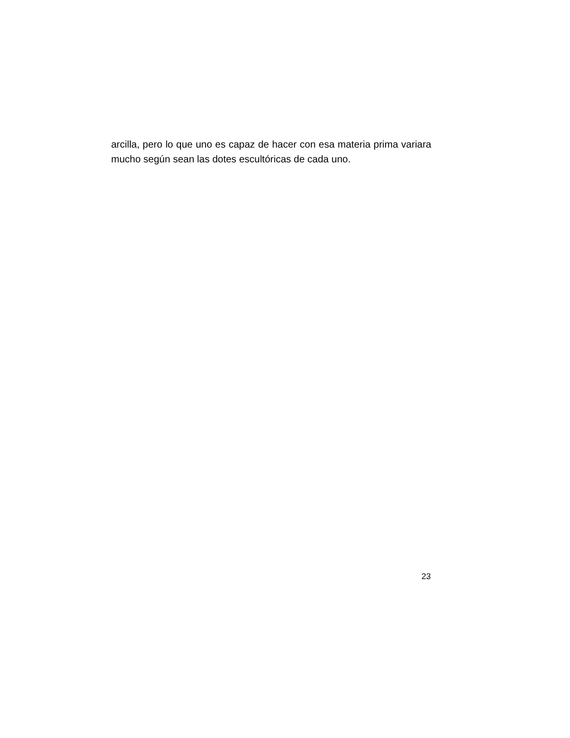arcilla, pero lo que uno es capaz de hacer con esa materia prima variara mucho según sean las dotes escultóricas de cada uno.
23